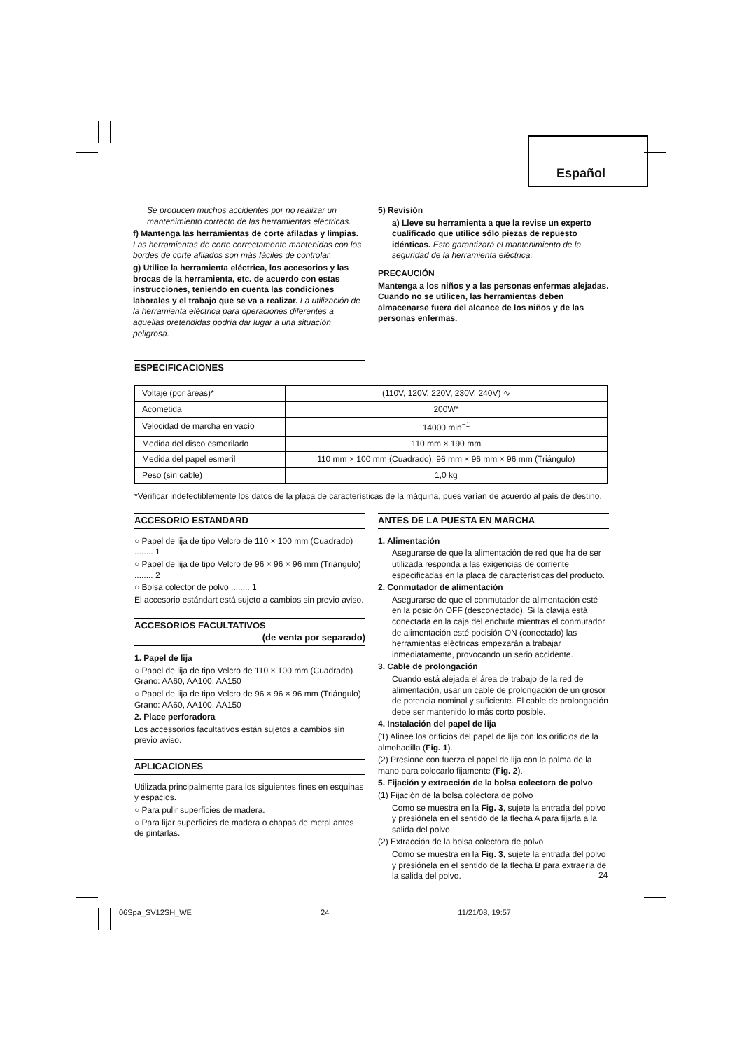Español
Se producen muchos accidentes por no realizar un mantenimiento correcto de las herramientas eléctricas.
f) Mantenga las herramientas de corte afiladas y limpias. Las herramientas de corte correctamente mantenidas con los bordes de corte afilados son más fáciles de controlar.
g) Utilice la herramienta eléctrica, los accesorios y las brocas de la herramienta, etc. de acuerdo con estas instrucciones, teniendo en cuenta las condiciones laborales y el trabajo que se va a realizar. La utilización de la herramienta eléctrica para operaciones diferentes a aquellas pretendidas podría dar lugar a una situación peligrosa.
5) Revisión
a) Lleve su herramienta a que la revise un experto cualificado que utilice sólo piezas de repuesto idénticas. Esto garantizará el mantenimiento de la seguridad de la herramienta eléctrica.
PRECAUCIÓN
Mantenga a los niños y a las personas enfermas alejadas. Cuando no se utilicen, las herramientas deben almacenarse fuera del alcance de los niños y de las personas enfermas.
ESPECIFICACIONES
| Voltaje (por áreas)* | (110V, 120V, 220V, 230V, 240V) ∿ |
| Acometida | 200W* |
| Velocidad de marcha en vacío | 14000 min<sup>−1</sup> |
| Medida del disco esmerilado | 110 mm × 190 mm |
| Medida del papel esmeril | 110 mm × 100 mm (Cuadrado), 96 mm × 96 mm × 96 mm (Triángulo) |
| Peso (sin cable) | 1,0 kg |
*Verificar indefectiblemente los datos de la placa de características de la máquina, pues varían de acuerdo al país de destino.
ACCESORIO ESTANDARD
○ Papel de lija de tipo Velcro de 110 × 100 mm (Cuadrado) ........ 1
○ Papel de lija de tipo Velcro de 96 × 96 × 96 mm (Triángulo) ........ 2
○ Bolsa colector de polvo ........ 1
El accesorio estándart está sujeto a cambios sin previo aviso.
ACCESORIOS FACULTATIVOS
(de venta por separado)
1. Papel de lija
○ Papel de lija de tipo Velcro de 110 × 100 mm (Cuadrado)
Grano: AA60, AA100, AA150
○ Papel de lija de tipo Velcro de 96 × 96 × 96 mm (Triángulo)
Grano: AA60, AA100, AA150
2. Place perforadora
Los accessorios facultativos están sujetos a cambios sin previo aviso.
APLICACIONES
Utilizada principalmente para los siguientes fines en esquinas y espacios.
○ Para pulir superficies de madera.
○ Para lijar superficies de madera o chapas de metal antes de pintarlas.
ANTES DE LA PUESTA EN MARCHA
1. Alimentación
Asegurarse de que la alimentación de red que ha de ser utilizada responda a las exigencias de corriente especificadas en la placa de características del producto.
2. Conmutador de alimentación
Asegurarse de que el conmutador de alimentación esté en la posición OFF (desconectado). Si la clavija está conectada en la caja del enchufe mientras el conmutador de alimentación esté pocisión ON (conectado) las herramientas eléctricas empezarán a trabajar inmediatamente, provocando un serio accidente.
3. Cable de prolongación
Cuando está alejada el área de trabajo de la red de alimentación, usar un cable de prolongación de un grosor de potencia nominal y suficiente. El cable de prolongación debe ser mantenido lo más corto posible.
4. Instalación del papel de lija
(1) Alinee los orificios del papel de lija con los orificios de la almohadilla (Fig. 1).
(2) Presione con fuerza el papel de lija con la palma de la mano para colocarlo fijamente (Fig. 2).
5. Fijación y extracción de la bolsa colectora de polvo
(1) Fijación de la bolsa colectora de polvo
Como se muestra en la Fig. 3, sujete la entrada del polvo y presiónela en el sentido de la flecha A para fijarla a la salida del polvo.
(2) Extracción de la bolsa colectora de polvo
Como se muestra en la Fig. 3, sujete la entrada del polvo y presiónela en el sentido de la flecha B para extraerla de la salida del polvo.
24
06Spa_SV12SH_WE 24 11/21/08, 19:57